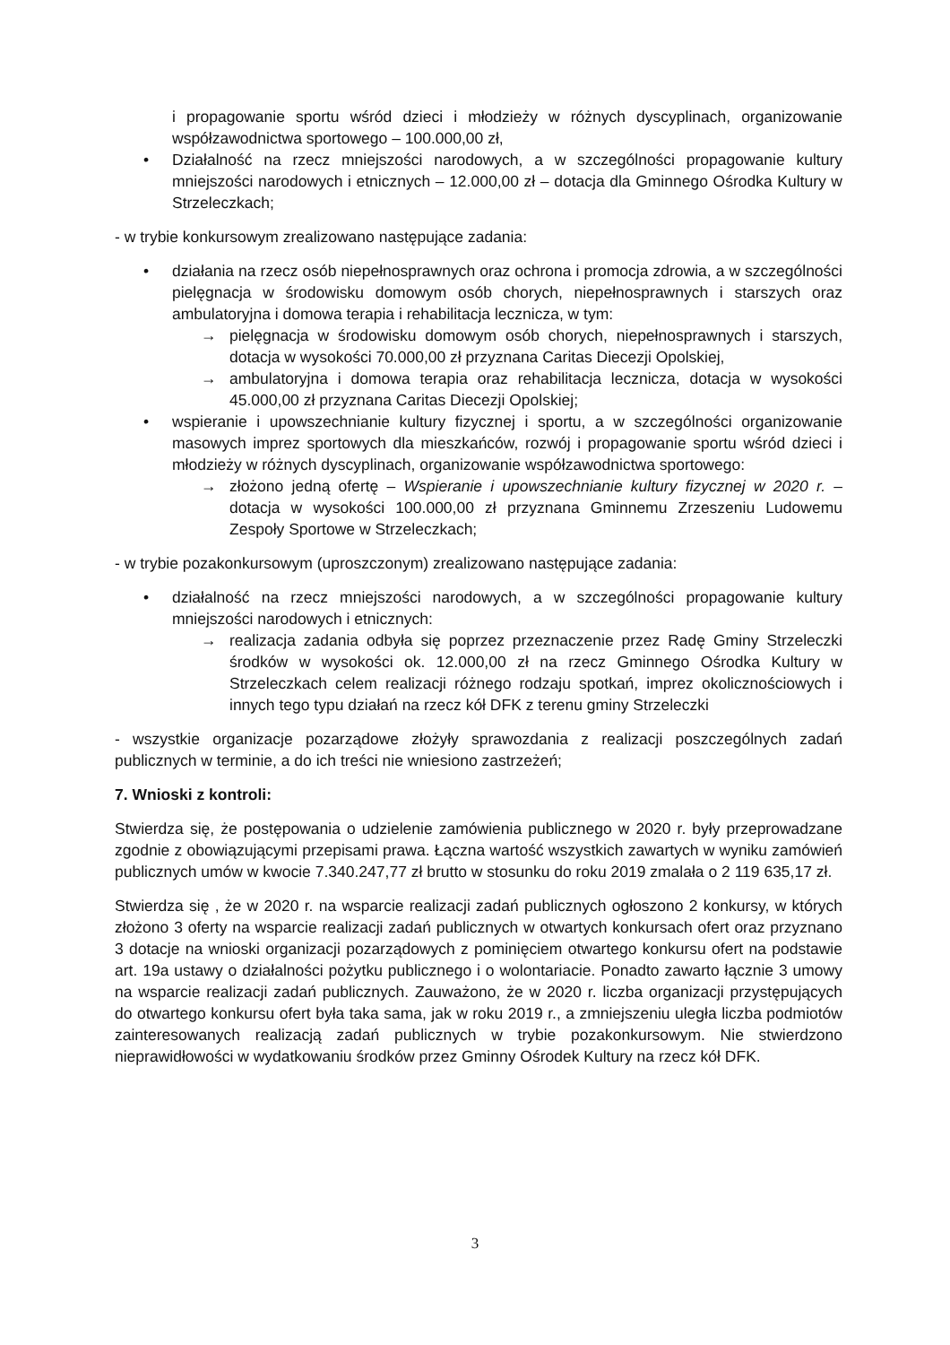i propagowanie sportu wśród dzieci i młodzieży w różnych dyscyplinach, organizowanie współzawodnictwa sportowego – 100.000,00 zł,
• Działalność na rzecz mniejszości narodowych, a w szczególności propagowanie kultury mniejszości narodowych i etnicznych – 12.000,00 zł – dotacja dla Gminnego Ośrodka Kultury w Strzeleczkach;
- w trybie konkursowym zrealizowano następujące zadania:
• działania na rzecz osób niepełnosprawnych oraz ochrona i promocja zdrowia, a w szczególności pielęgnacja w środowisku domowym osób chorych, niepełnosprawnych i starszych oraz ambulatoryjna i domowa terapia i rehabilitacja lecznicza, w tym:
→ pielęgnacja w środowisku domowym osób chorych, niepełnosprawnych i starszych, dotacja w wysokości 70.000,00 zł przyznana Caritas Diecezji Opolskiej,
→ ambulatoryjna i domowa terapia oraz rehabilitacja lecznicza, dotacja w wysokości 45.000,00 zł przyznana Caritas Diecezji Opolskiej;
• wspieranie i upowszechnianie kultury fizycznej i sportu, a w szczególności organizowanie masowych imprez sportowych dla mieszkańców, rozwój i propagowanie sportu wśród dzieci i młodzieży w różnych dyscyplinach, organizowanie współzawodnictwa sportowego:
→ złożono jedną ofertę – Wspieranie i upowszechnianie kultury fizycznej w 2020 r. – dotacja w wysokości 100.000,00 zł przyznana Gminnemu Zrzeszeniu Ludowemu Zespoły Sportowe w Strzeleczkach;
- w trybie pozakonkursowym (uproszczonym) zrealizowano następujące zadania:
• działalność na rzecz mniejszości narodowych, a w szczególności propagowanie kultury mniejszości narodowych i etnicznych:
→ realizacja zadania odbyła się poprzez przeznaczenie przez Radę Gminy Strzeleczki środków w wysokości ok. 12.000,00 zł na rzecz Gminnego Ośrodka Kultury w Strzeleczkach celem realizacji różnego rodzaju spotkań, imprez okolicznościowych i innych tego typu działań na rzecz kół DFK z terenu gminy Strzeleczki
- wszystkie organizacje pozarządowe złożyły sprawozdania z realizacji poszczególnych zadań publicznych w terminie, a do ich treści nie wniesiono zastrzeżeń;
7. Wnioski z kontroli:
Stwierdza się, że postępowania o udzielenie zamówienia publicznego w 2020 r. były przeprowadzane zgodnie z obowiązującymi przepisami prawa. Łączna wartość wszystkich zawartych w wyniku zamówień publicznych umów w kwocie 7.340.247,77 zł brutto w stosunku do roku 2019 zmalała o 2 119 635,17 zł.
Stwierdza się , że w 2020 r. na wsparcie realizacji zadań publicznych ogłoszono 2 konkursy, w których złożono 3 oferty na wsparcie realizacji zadań publicznych w otwartych konkursach ofert oraz przyznano 3 dotacje na wnioski organizacji pozarządowych z pominięciem otwartego konkursu ofert na podstawie art. 19a ustawy o działalności pożytku publicznego i o wolontariacie. Ponadto zawarto łącznie 3 umowy na wsparcie realizacji zadań publicznych. Zauważono, że w 2020 r. liczba organizacji przystępujących do otwartego konkursu ofert była taka sama, jak w roku 2019 r., a zmniejszeniu uległa liczba podmiotów zainteresowanych realizacją zadań publicznych w trybie pozakonkursowym. Nie stwierdzono nieprawidłowości w wydatkowaniu środków przez Gminny Ośrodek Kultury na rzecz kół DFK.
3